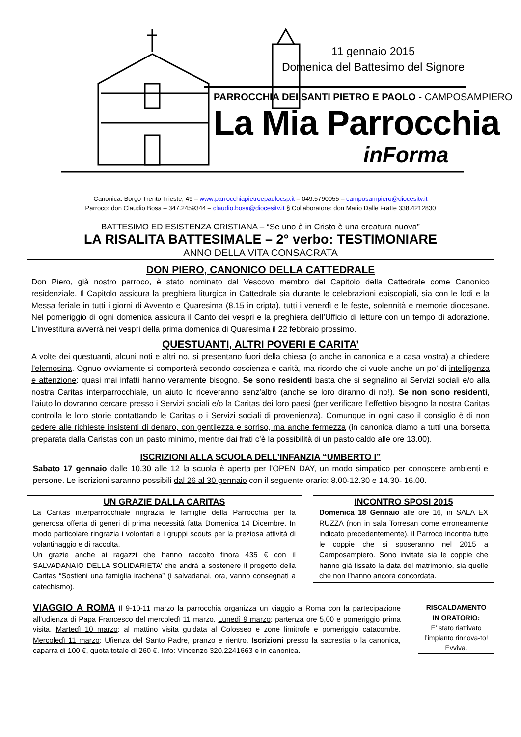11 gennaio 2015
Domenica del Battesimo del Signore
PARROCCHIA DEI SANTI PIETRO E PAOLO - CAMPOSAMPIERO
La Mia Parrocchia
inForma
Canonica: Borgo Trento Trieste, 49 – www.parrocchiapietroepaolocsp.it – 049.5790055 – camposampiero@diocesitv.it
Parroco: don Claudio Bosa – 347.2459344 – claudio.bosa@diocesitv.it § Collaboratore: don Mario Dalle Fratte 338.4212830
BATTESIMO ED ESISTENZA CRISTIANA – “Se uno è in Cristo è una creatura nuova”
LA RISALITA BATTESIMALE – 2° verbo: TESTIMONIARE
ANNO DELLA VITA CONSACRATA
DON PIERO, CANONICO DELLA CATTEDRALE
Don Piero, già nostro parroco, è stato nominato dal Vescovo membro del Capitolo della Cattedrale come Canonico residenziale. Il Capitolo assicura la preghiera liturgica in Cattedrale sia durante le celebrazioni episcopiali, sia con le lodi e la Messa feriale in tutti i giorni di Avvento e Quaresima (8.15 in cripta), tutti i venerdì e le feste, solennità e memorie diocesane. Nel pomeriggio di ogni domenica assicura il Canto dei vespri e la preghiera dell’Ufficio di letture con un tempo di adorazione. L’investitura avverrà nei vespri della prima domenica di Quaresima il 22 febbraio prossimo.
QUESTUANTI, ALTRI POVERI E CARITA’
A volte dei questuanti, alcuni noti e altri no, si presentano fuori della chiesa (o anche in canonica e a casa vostra) a chiedere l’elemosina. Ognuo ovviamente si comporterà secondo coscienza e carità, ma ricordo che ci vuole anche un po’ di intelligenza e attenzione: quasi mai infatti hanno veramente bisogno. Se sono residenti basta che si segnalino ai Servizi sociali e/o alla nostra Caritas interparrocchiale, un aiuto lo riceveranno senz’altro (anche se loro diranno di no!). Se non sono residenti, l’aiuto lo dovranno cercare presso i Servizi sociali e/o la Caritas dei loro paesi (per verificare l’effettivo bisogno la nostra Caritas controlla le loro storie contattando le Caritas o i Servizi sociali di provenienza). Comunque in ogni caso il consiglio è di non cedere alle richieste insistenti di denaro, con gentilezza e sorriso, ma anche fermezza (in canonica diamo a tutti una borsetta preparata dalla Caristas con un pasto minimo, mentre dai frati c’è la possibilità di un pasto caldo alle ore 13.00).
ISCRIZIONI ALLA SCUOLA DELL’INFANZIA “UMBERTO I”
Sabato 17 gennaio dalle 10.30 alle 12 la scuola è aperta per l'OPEN DAY, un modo simpatico per conoscere ambienti e persone. Le iscrizioni saranno possibili dal 26 al 30 gennaio con il seguente orario: 8.00-12.30 e 14.30- 16.00.
UN GRAZIE DALLA CARITAS
La Caritas interparrocchiale ringrazia le famiglie della Parrocchia per la generosa offerta di generi di prima necessità fatta Domenica 14 Dicembre. In modo particolare ringrazia i volontari e i gruppi scouts per la preziosa attività di volantinaggio e di raccolta.
Un grazie anche ai ragazzi che hanno raccolto finora 435 € con il SALVADANAIO DELLA SOLIDARIETA’ che andrà a sostenere il progetto della Caritas “Sostieni una famiglia irachena” (i salvadanai, ora, vanno consegnati a catechismo).
INCONTRO SPOSI 2015
Domenica 18 Gennaio alle ore 16, in SALA EX RUZZA (non in sala Torresan come erroneamente indicato precedentemente), il Parroco incontra tutte le coppie che si sposeranno nel 2015 a Camposampiero. Sono invitate sia le coppie che hanno già fissato la data del matrimonio, sia quelle che non l’hanno ancora concordata.
VIAGGIO A ROMA Il 9-10-11 marzo la parrocchia organizza un viaggio a Roma con la partecipazione all’udienza di Papa Francesco del mercoledì 11 marzo. Lunedì 9 marzo: partenza ore 5,00 e pomeriggio prima visita. Martedì 10 marzo: al mattino visita guidata al Colosseo e zone limitrofe e pomeriggio catacombe. Mercoledì 11 marzo: Ufienza del Santo Padre, pranzo e rientro. Iscrizioni presso la sacrestia o la canonica, caparra di 100 €, quota totale di 260 €. Info: Vincenzo 320.2241663 e in canonica.
RISCALDAMENTO IN ORATORIO:
E’ stato riattivato l’impianto rinnova-to! Evviva.